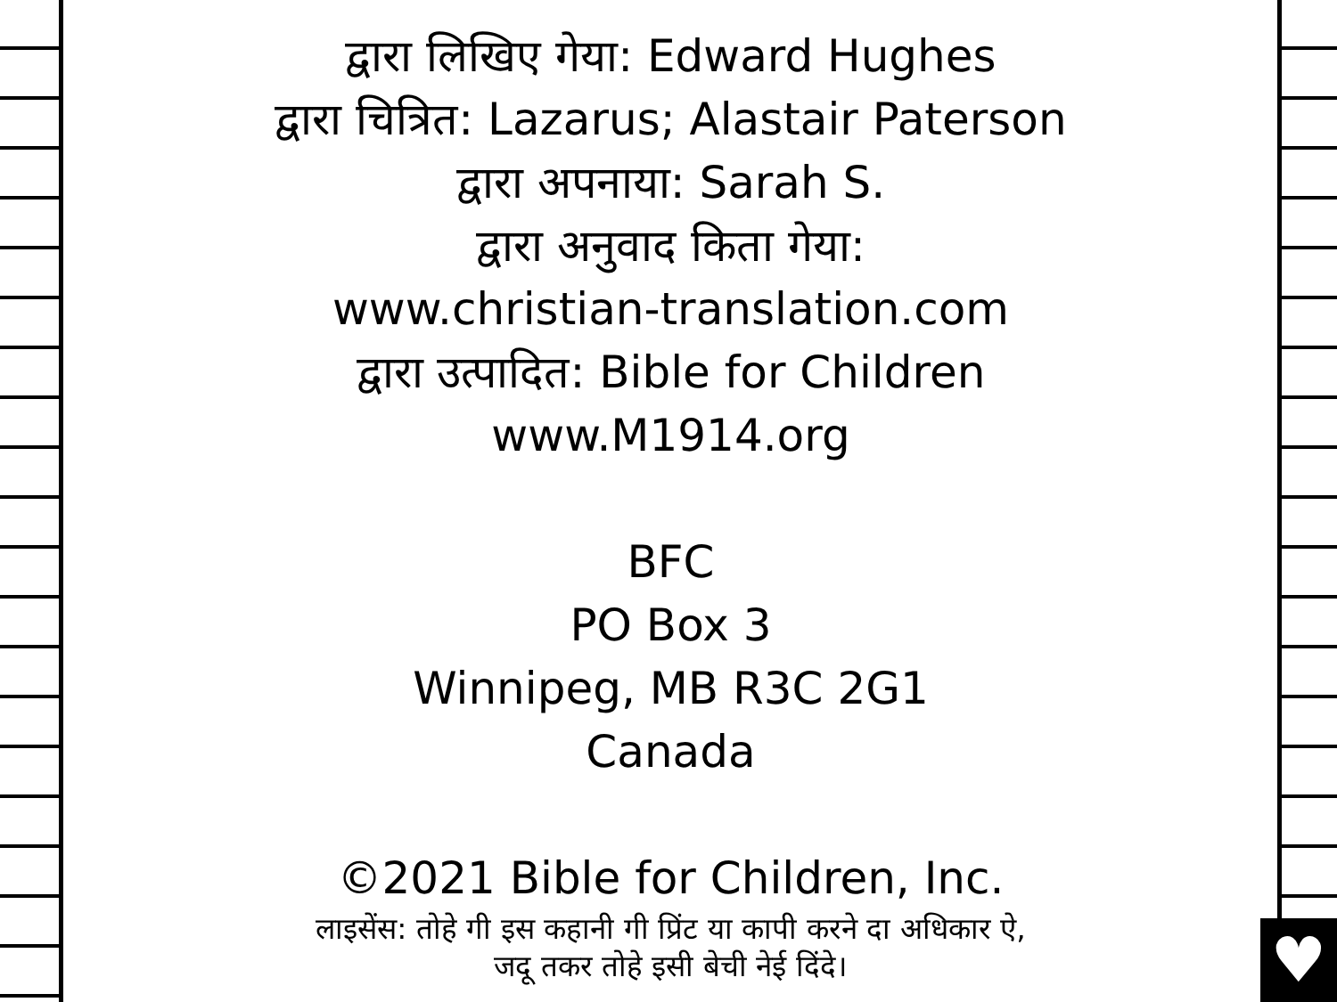♥
द्वारा लिखिए गेया: Edward Hughes
द्वारा चित्रित: Lazarus; Alastair Paterson
द्वारा अपनाया: Sarah S.
द्वारा अनुवाद किता गेया:
www.christian-translation.com
द्वारा उत्पादित: Bible for Children
www.M1914.org
BFC
PO Box 3
Winnipeg, MB R3C 2G1
Canada
©2021 Bible for Children, Inc.
लाइसेंस: तोहे गी इस कहानी गी प्रिंट या कापी करने दा अधिकार ऐ,
जदू तकर तोहे इसी बेची नेई दिंदे।